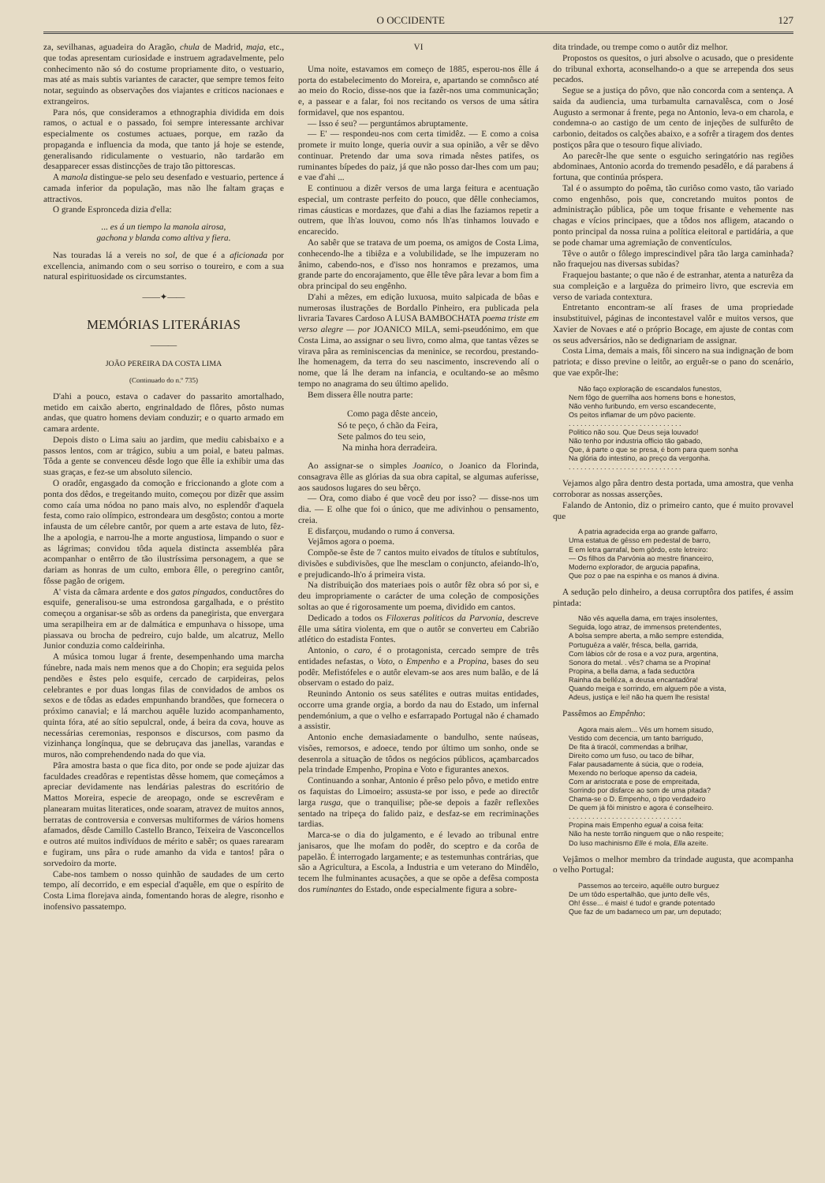O OCCIDENTE 127
za, sevilhanas, aguadeira do Aragão, chula de Madrid, maja, etc., que todas apresentam curiosidade e instruem agradavelmente, pelo conhecimento não só do costume propriamente dito, o vestuario, mas até as mais subtis variantes de caracter, que sempre temos feito notar, seguindo as observações dos viajantes e criticos nacionaes e extrangeiros.
Para nós, que consideramos a ethnographia dividida em dois ramos, o actual e o passado, foi sempre interessante archivar especialmente os costumes actuaes, porque, em razão da propaganda e influencia da moda, que tanto já hoje se estende, generalisando ridiculamente o vestuario, não tardarão em desapparecer essas distincções de trajo tão pittorescas.
A manola distingue-se pelo seu desenfado e vestuario, pertence á camada inferior da população, mas não lhe faltam graças e attractivos.
O grande Espronceda dizia d'ella:
... es á un tiempo la manola airosa,
gachona y blanda como altiva y fiera.
Nas touradas lá a vereis no sol, de que é a aficionada por excellencia, animando com o seu sorriso o toureiro, e com a sua natural espirituosidade os circumstantes.
——✦——
MEMÓRIAS LITERÁRIAS
———
JOÃO PEREIRA DA COSTA LIMA
(Continuado do n.º 735)
D'ahi a pouco, estava o cadaver do passarito amortalhado, metido em caixão aberto, engrinaldado de flôres, pôsto numas andas, que quatro homens deviam conduzir; e o quarto armado em camara ardente.
Depois disto o Lima saiu ao jardim, que mediu cabisbaixo e a passos lentos, com ar trágico, subiu a um poial, e bateu palmas. Tôda a gente se convenceu dêsde logo que êlle ia exhibir uma das suas graças, e fez-se um absoluto silencio.
O oradôr, engasgado da comoção e friccionando a glote com a ponta dos dêdos, e tregeitando muito, começou por dizêr que assim como caía uma nódoa no pano mais alvo, no esplendôr d'aquela festa, como raio olímpico, estrondeara um desgôsto; contou a morte infausta de um célebre cantôr, por quem a arte estava de luto, fêz-lhe a apologia, e narrou-lhe a morte angustiosa, limpando o suor e as lágrimas; convidou tôda aquela distincta assembléa pâra acompanhar o entêrro de tão ilustríssima personagem, a que se dariam as honras de um culto, embora êlle, o peregrino cantôr, fôsse pagão de origem.
A' vista da câmara ardente e dos gatos pingados, conductôres do esquife, generalisou-se uma estrondosa gargalhada, e o préstito começou a organisar-se sôb as ordens da panegirista, que envergara uma serapilheira em ar de dalmática e empunhava o hissope, uma piassava ou brocha de pedreiro, cujo balde, um alcatruz, Mello Junior conduzia como caldeirinha.
A música tomou lugar á frente, desempenhando uma marcha fúnebre, nada mais nem menos que a do Chopin; era seguida pelos pendões e êstes pelo esquife, cercado de carpideiras, pelos celebrantes e por duas longas filas de convidados de ambos os sexos e de tôdas as edades empunhando brandões, que fornecera o próximo canavial; e lá marchou aquêle luzido acompanhamento, quinta fóra, até ao sítio sepulcral, onde, á beira da cova, houve as necessárias ceremonias, responsos e discursos, com pasmo da vizinhança longínqua, que se debruçava das janellas, varandas e muros, não comprehendendo nada do que via.
Pâra amostra basta o que fica dito, por onde se pode ajuizar das faculdades creadôras e repentistas dêsse homem, que começámos a apreciar devidamente nas lendárias palestras do escritório de Mattos Moreira, especie de areopago, onde se escrevêram e planearam muitas literatices, onde soaram, atravez de muitos annos, berratas de controversia e conversas multiformes de vários homens afamados, dêsde Camillo Castello Branco, Teixeira de Vasconcellos e outros até muitos indivíduos de mérito e sabêr; os quaes rarearam e fugiram, uns pâra o rude amanho da vida e tantos! pâra o sorvedoiro da morte.
Cabe-nos tambem o nosso quinhão de saudades de um certo tempo, alí decorrido, e em especial d'aquêle, em que o espírito de Costa Lima florejava ainda, fomentando horas de alegre, risonho e inofensivo passatempo.
VI
Uma noite, estavamos em começo de 1885, esperou-nos êlle á porta do estabelecimento do Moreira, e, apartando se comnôsco até ao meio do Rocio, disse-nos que ia fazêr-nos uma communicação; e, a passear e a falar, foi nos recitando os versos de uma sátira formidavel, que nos espantou.
— Isso é seu? — perguntámos abruptamente.
— E' — respondeu-nos com certa timidêz. — E como a coisa promete ir muito longe, queria ouvir a sua opinião, a vêr se dêvo continuar. Pretendo dar uma sova rimada nêstes patifes, os ruminantes bípedes do paiz, já que não posso dar-lhes com um pau; e vae d'ahi ...
E continuou a dizêr versos de uma larga feitura e acentuação especial, um contraste perfeito do pouco, que dêlle conheciamos, rimas cáusticas e mordazes, que d'ahi a dias lhe faziamos repetir a outrem, que lh'as louvou, como nós lh'as tinhamos louvado e encarecido.
Ao sabêr que se tratava de um poema, os amigos de Costa Lima, conhecendo-lhe a tibiêza e a volubilidade, se lhe impuzeram no ânimo, cabendo-nos, e d'isso nos honramos e prezamos, uma grande parte do encorajamento, que êlle têve pâra levar a bom fim a obra principal do seu engênho.
D'ahi a mêzes, em edição luxuosa, muito salpicada de bôas e numerosas ilustrações de Bordallo Pinheiro, era publicada pela livraria Tavares Cardoso A LUSA BAMBOCHATA poema triste em verso alegre — por JOANICO MILA, semi-pseudónimo, em que Costa Lima, ao assignar o seu livro, como alma, que tantas vêzes se virava pâra as reminiscencias da meninice, se recordou, prestando-lhe homenagem, da terra do seu nascimento, inscrevendo alí o nome, que lá lhe deram na infancia, e ocultando-se ao mêsmo tempo no anagrama do seu último apelido.
Bem dissera êlle noutra parte:
Como paga dêste anceio,
Só te peço, ó chão da Feira,
Sete palmos do teu seio,
Na minha hora derradeira.
Ao assignar-se o simples Joanico, o Joanico da Florinda, consagrava êlle as glórias da sua obra capital, se algumas auferisse, aos saudosos lugares do seu bêrço.
— Ora, como diabo é que você deu por isso? — disse-nos um dia. — E olhe que foi o único, que me adivinhou o pensamento, creia.
E disfarçou, mudando o rumo á conversa.
Vejâmos agora o poema.
Compõe-se êste de 7 cantos muito eivados de títulos e subtítulos, divisões e subdivisões, que lhe mesclam o conjuncto, afeiando-lh'o, e prejudicando-lh'o á primeira vista.
Na distribuição dos materiaes pois o autôr fêz obra só por si, e deu impropriamente o carácter de uma coleção de composições soltas ao que é rigorosamente um poema, dividido em cantos.
Dedicado a todos os Filoxeras politicos da Parvonia, descreve êlle uma sátira violenta, em que o autôr se converteu em Cabrião atlético do estadista Fontes.
Antonio, o caro, é o protagonista, cercado sempre de três entidades nefastas, o Voto, o Empenho e a Propina, bases do seu podêr. Mefistófeles e o autôr elevam-se aos ares num balão, e de lá observam o estado do paiz.
Reunindo Antonio os seus satélites e outras muitas entidades, occorre uma grande orgia, a bordo da nau do Estado, um infernal pendemónium, a que o velho e esfarrapado Portugal não é chamado a assistir.
Antonio enche demasiadamente o bandulho, sente naúseas, visões, remorsos, e adoece, tendo por último um sonho, onde se desenrola a situação de tôdos os negócios públicos, açambarcados pela trindade Empenho, Propina e Voto e figurantes anexos.
Continuando a sonhar, Antonio é prêso pelo pôvo, e metido entre os faquistas do Limoeiro; assusta-se por isso, e pede ao directôr larga rusga, que o tranquilise; põe-se depois a fazêr reflexões sentado na tripeça do falido paiz, e desfaz-se em recriminações tardias.
Marca-se o dia do julgamento, e é levado ao tribunal entre janisaros, que lhe mofam do podêr, do sceptro e da corôa de papelão. É interrogado largamente; e as testemunhas contrárias, que são a Agricultura, a Escola, a Industria e um veterano do Mindêlo, tecem lhe fulminantes acusações, a que se opõe a defêsa composta dos ruminantes do Estado, onde especialmente figura a sobre-
dita trindade, ou trempe como o autôr diz melhor.
Propostos os quesitos, o juri absolve o acusado, que o presidente do tribunal exhorta, aconselhando-o a que se arrependa dos seus pecados.
Segue se a justiça do pôvo, que não concorda com a sentença. A saida da audiencia, uma turbamulta carnavalêsca, com o José Augusto a sermonar á frente, pega no Antonio, leva-o em charola, e condemna-o ao castigo de um cento de injeções de sulfurêto de carbonio, deitados os calções abaixo, e a sofrêr a tiragem dos dentes postiços pâra que o tesouro fique aliviado.
Ao parecêr-lhe que sente o esguicho seringatório nas regiões abdominaes, Antonio acorda do tremendo pesadêlo, e dá parabens á fortuna, que continúa próspera.
Tal é o assumpto do poêma, tão curiôso como vasto, tão variado como engenhôso, pois que, concretando muitos pontos de administração pública, põe um toque frisante e vehemente nas chagas e vícios principaes, que a tôdos nos afligem, atacando o ponto principal da nossa ruina a política eleitoral e partidária, a que se pode chamar uma agremiação de conventículos.
Têve o autôr o fôlego imprescindivel pâra tão larga caminhada? não fraquejou nas diversas subidas?
Fraquejou bastante; o que não é de estranhar, atenta a naturêza da sua compleição e a larguêza do primeiro livro, que escrevia em verso de variada contextura.
Entretanto encontram-se alí frases de uma propriedade insubstituivel, páginas de incontestavel valôr e muitos versos, que Xavier de Novaes e até o próprio Bocage, em ajuste de contas com os seus adversários, não se dedignariam de assignar.
Costa Lima, demais a mais, fôi sincero na sua indignação de bom patriota; e disso previne o leitôr, ao erguêr-se o pano do scenário, que vae expôr-lhe:
Não faço exploração de escandalos funestos,
Nem fôgo de guerrilha aos homens bons e honestos,
Não venho furibundo, em verso escandecente,
Os peitos inflamar de um pôvo paciente.
. . . . . . . . . . . . . . . . . . . . . . . . . . . . .
Politico não sou. Que Deus seja louvado!
Não tenho por industria officio tão gabado,
Que, á parte o que se presa, é bom para quem sonha
Na glória do intestino, ao preço da vergonha.
. . . . . . . . . . . . . . . . . . . . . . . . . . . . .
Vejamos algo pâra dentro desta portada, uma amostra, que venha corroborar as nossas asserções.
Falando de Antonio, diz o primeiro canto, que é muito provavel que
A patria agradecida erga ao grande galfarro,
Uma estatua de gêsso em pedestal de barro,
E em letra garrafal, bem gôrdo, este letreiro:
— Os filhos da Parvónia ao mestre financeiro,
Moderno explorador, de argucia papafina,
Que poz o pae na espinha e os manos á divina.
A sedução pelo dinheiro, a deusa corruptôra dos patifes, é assim pintada:
Não vês aquella dama, em trajes insolentes,
Seguida, logo atraz, de immensos pretendentes,
A bolsa sempre aberta, a mão sempre estendida,
Portuguêza a valêr, frêsca, bella, garrida,
Com lábios côr de rosa e a voz pura, argentina,
Sonora do metal. . vês? chama se a Propina!
Propina, a bella dama, a fada seductôra
Rainha da bellêza, a deusa encantadôra!
Quando meiga e sorrindo, em alguem pôe a vista,
Adeus, justiça e lei! não ha quem lhe resista!
Passêmos ao Empênho:
Agora mais alem... Vês um homem sisudo,
Vestido com decencia, um tanto barrigudo,
De fita á tiracól, commendas a brilhar,
Direito como um fuso, ou taco de bilhar,
Falar pausadamente á súcia, que o rodeia,
Mexendo no berloque apenso da cadeia,
Com ar aristocrata e pose de empreitada,
Sorrindo por disfarce ao som de uma pitada?
Chama-se o D. Empenho, o tipo verdadeiro
De quem já fôi ministro e agora é conselheiro.
. . . . . . . . . . . . . . . . . . . . . . . . . . . . .
Propina mais Empenho egual a coisa feita:
Não ha neste torrão ninguem que o não respeite;
Do luso machinismo Elle é mola, Ella azeite.
Vejâmos o melhor membro da trindade augusta, que acompanha o velho Portugal:
Passemos ao terceiro, aquêlle outro burguez
De um tôdo espertalhão, que junto delle vês,
Oh! êsse... é mais! é tudo! e grande potentado
Que faz de um badameco um par, um deputado;